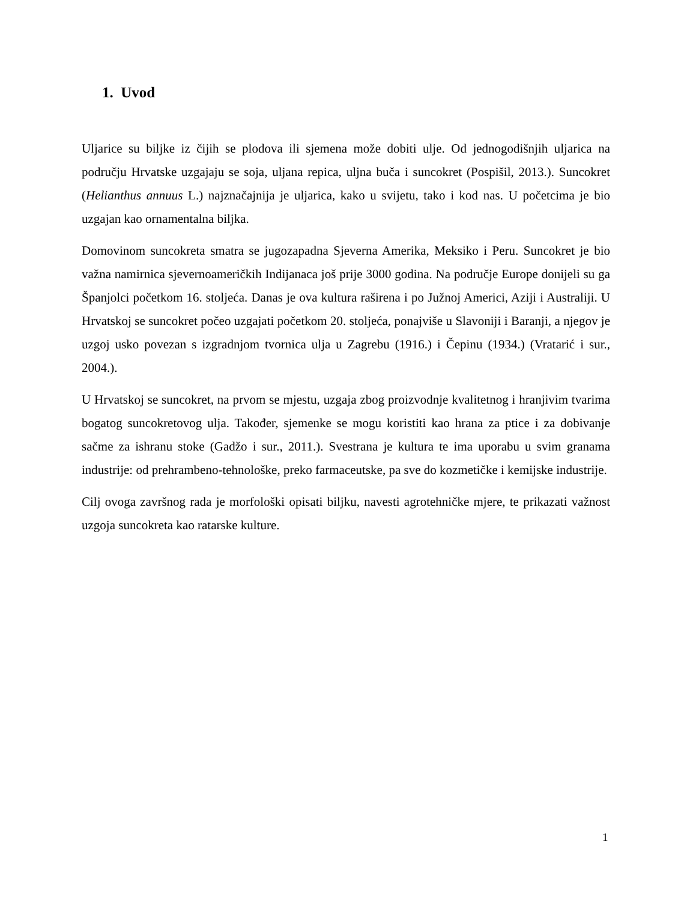1. Uvod
Uljarice su biljke iz čijih se plodova ili sjemena može dobiti ulje. Od jednogodišnjih uljarica na području Hrvatske uzgajaju se soja, uljana repica, uljna buča i suncokret (Pospišil, 2013.). Suncokret (Helianthus annuus L.) najznačajnija je uljarica, kako u svijetu, tako i kod nas. U početcima je bio uzgajan kao ornamentalna biljka.
Domovinom suncokreta smatra se jugozapadna Sjeverna Amerika, Meksiko i Peru. Suncokret je bio važna namirnica sjevernoameričkih Indijanaca još prije 3000 godina. Na područje Europe donijeli su ga Španjolci početkom 16. stoljeća. Danas je ova kultura raširena i po Južnoj Americi, Aziji i Australiji. U Hrvatskoj se suncokret počeo uzgajati početkom 20. stoljeća, ponajviše u Slavoniji i Baranji, a njegov je uzgoj usko povezan s izgradnjom tvornica ulja u Zagrebu (1916.) i Čepinu (1934.) (Vratarić i sur., 2004.).
U Hrvatskoj se suncokret, na prvom se mjestu, uzgaja zbog proizvodnje kvalitetnog i hranjivim tvarima bogatog suncokretovog ulja. Također, sjemenke se mogu koristiti kao hrana za ptice i za dobivanje sačme za ishranu stoke (Gadžo i sur., 2011.). Svestrana je kultura te ima uporabu u svim granama industrije: od prehrambeno-tehnološke, preko farmaceutske, pa sve do kozmetičke i kemijske industrije.
Cilj ovoga završnog rada je morfološki opisati biljku, navesti agrotehničke mjere, te prikazati važnost uzgoja suncokreta kao ratarske kulture.
1